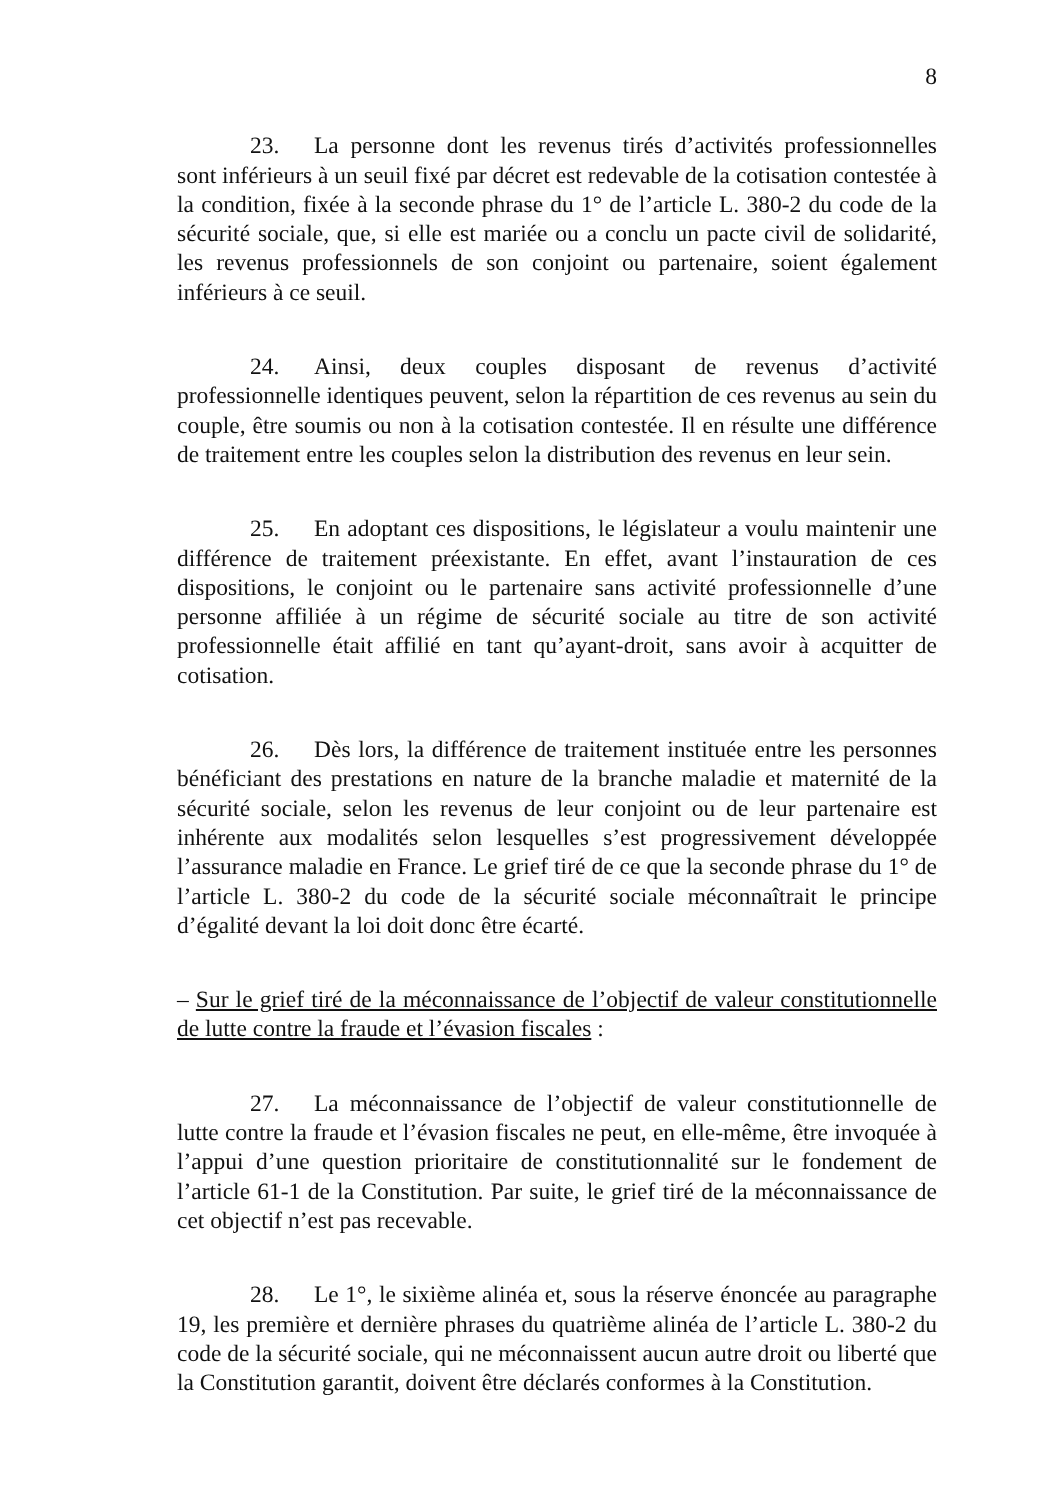8
23. La personne dont les revenus tirés d’activités professionnelles sont inférieurs à un seuil fixé par décret est redevable de la cotisation contestée à la condition, fixée à la seconde phrase du 1° de l’article L. 380-2 du code de la sécurité sociale, que, si elle est mariée ou a conclu un pacte civil de solidarité, les revenus professionnels de son conjoint ou partenaire, soient également inférieurs à ce seuil.
24. Ainsi, deux couples disposant de revenus d’activité professionnelle identiques peuvent, selon la répartition de ces revenus au sein du couple, être soumis ou non à la cotisation contestée. Il en résulte une différence de traitement entre les couples selon la distribution des revenus en leur sein.
25. En adoptant ces dispositions, le législateur a voulu maintenir une différence de traitement préexistante. En effet, avant l’instauration de ces dispositions, le conjoint ou le partenaire sans activité professionnelle d’une personne affiliée à un régime de sécurité sociale au titre de son activité professionnelle était affilié en tant qu’ayant-droit, sans avoir à acquitter de cotisation.
26. Dès lors, la différence de traitement instituée entre les personnes bénéficiant des prestations en nature de la branche maladie et maternité de la sécurité sociale, selon les revenus de leur conjoint ou de leur partenaire est inhérente aux modalités selon lesquelles s’est progressivement développée l’assurance maladie en France. Le grief tiré de ce que la seconde phrase du 1° de l’article L. 380-2 du code de la sécurité sociale méconnaîtrait le principe d’égalité devant la loi doit donc être écarté.
– Sur le grief tiré de la méconnaissance de l’objectif de valeur constitutionnelle de lutte contre la fraude et l’évasion fiscales :
27. La méconnaissance de l’objectif de valeur constitutionnelle de lutte contre la fraude et l’évasion fiscales ne peut, en elle-même, être invoquée à l’appui d’une question prioritaire de constitutionnalité sur le fondement de l’article 61-1 de la Constitution. Par suite, le grief tiré de la méconnaissance de cet objectif n’est pas recevable.
28. Le 1°, le sixième alinéa et, sous la réserve énoncée au paragraphe 19, les première et dernière phrases du quatrième alinéa de l’article L. 380-2 du code de la sécurité sociale, qui ne méconnaissent aucun autre droit ou liberté que la Constitution garantit, doivent être déclarés conformes à la Constitution.